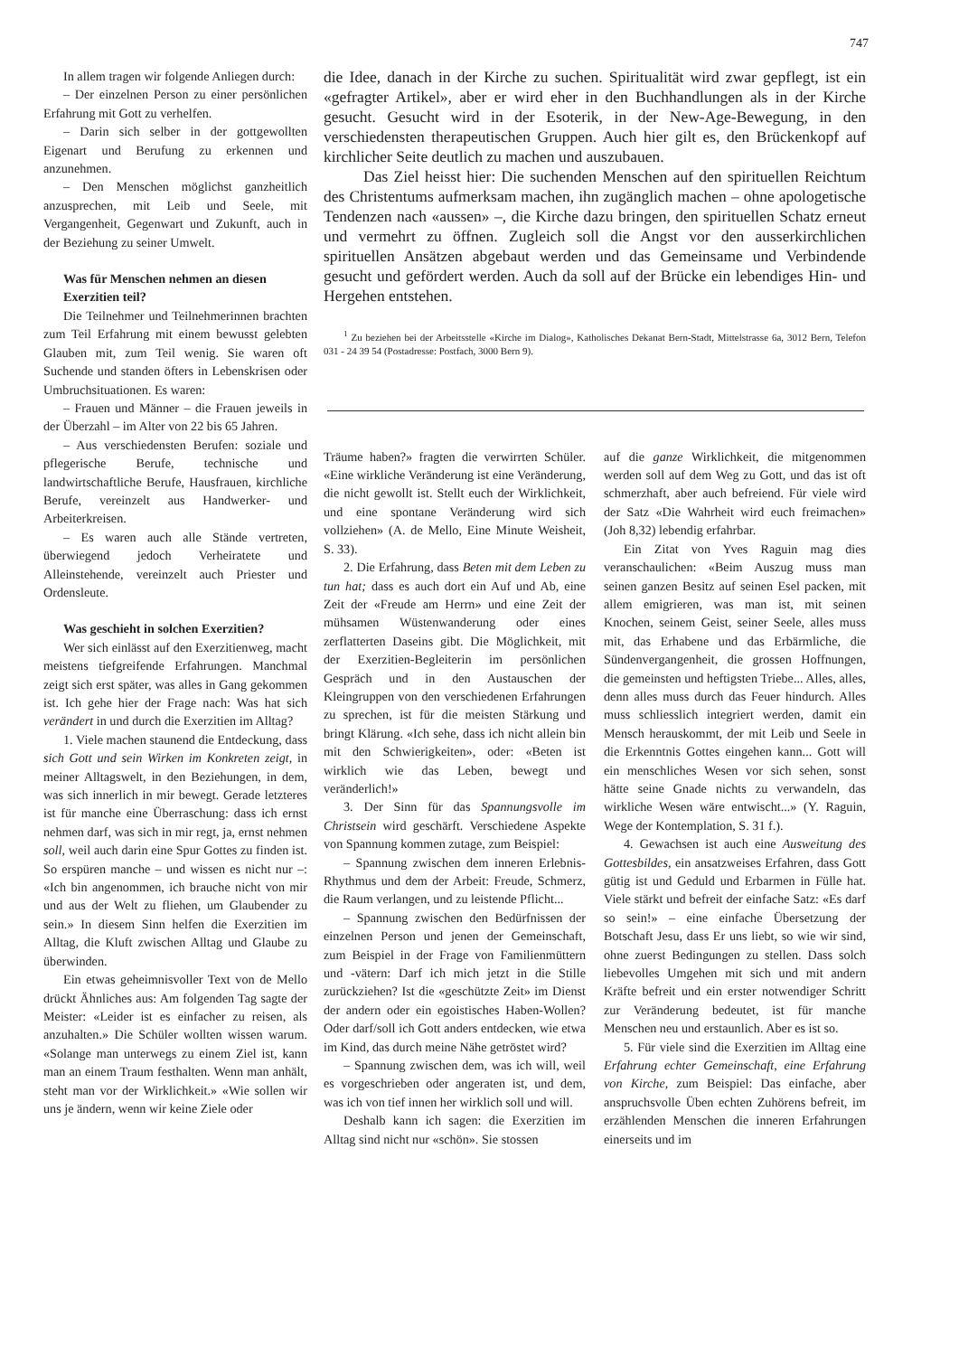747
In allem tragen wir folgende Anliegen durch:
– Der einzelnen Person zu einer persönlichen Erfahrung mit Gott zu verhelfen.
– Darin sich selber in der gottgewollten Eigenart und Berufung zu erkennen und anzunehmen.
– Den Menschen möglichst ganzheitlich anzusprechen, mit Leib und Seele, mit Vergangenheit, Gegenwart und Zukunft, auch in der Beziehung zu seiner Umwelt.
Was für Menschen nehmen an diesen Exerzitien teil?
Die Teilnehmer und Teilnehmerinnen brachten zum Teil Erfahrung mit einem bewusst gelebten Glauben mit, zum Teil wenig. Sie waren oft Suchende und standen öfters in Lebenskrisen oder Umbruchsituationen. Es waren:
– Frauen und Männer – die Frauen jeweils in der Überzahl – im Alter von 22 bis 65 Jahren.
– Aus verschiedensten Berufen: soziale und pflegerische Berufe, technische und landwirtschaftliche Berufe, Hausfrauen, kirchliche Berufe, vereinzelt aus Handwerker- und Arbeiterkreisen.
– Es waren auch alle Stände vertreten, überwiegend jedoch Verheiratete und Alleinstehende, vereinzelt auch Priester und Ordensleute.
Was geschieht in solchen Exerzitien?
Wer sich einlässt auf den Exerzitienweg, macht meistens tiefgreifende Erfahrungen. Manchmal zeigt sich erst später, was alles in Gang gekommen ist. Ich gehe hier der Frage nach: Was hat sich verändert in und durch die Exerzitien im Alltag?
1. Viele machen staunend die Entdeckung, dass sich Gott und sein Wirken im Konkreten zeigt, in meiner Alltagswelt, in den Beziehungen, in dem, was sich innerlich in mir bewegt. Gerade letzteres ist für manche eine Überraschung: dass ich ernst nehmen darf, was sich in mir regt, ja, ernst nehmen soll, weil auch darin eine Spur Gottes zu finden ist. So erspüren manche – und wissen es nicht nur –: «Ich bin angenommen, ich brauche nicht von mir und aus der Welt zu fliehen, um Glaubender zu sein.» In diesem Sinn helfen die Exerzitien im Alltag, die Kluft zwischen Alltag und Glaube zu überwinden.
Ein etwas geheimnisvoller Text von de Mello drückt Ähnliches aus: Am folgenden Tag sagte der Meister: «Leider ist es einfacher zu reisen, als anzuhalten.» Die Schüler wollten wissen warum. «Solange man unterwegs zu einem Ziel ist, kann man an einem Traum festhalten. Wenn man anhält, steht man vor der Wirklichkeit.» «Wie sollen wir uns je ändern, wenn wir keine Ziele oder
die Idee, danach in der Kirche zu suchen. Spiritualität wird zwar gepflegt, ist ein «gefragter Artikel», aber er wird eher in den Buchhandlungen als in der Kirche gesucht. Gesucht wird in der Esoterik, in der New-Age-Bewegung, in den verschiedensten therapeutischen Gruppen. Auch hier gilt es, den Brückenkopf auf kirchlicher Seite deutlich zu machen und auszubauen.
Das Ziel heisst hier: Die suchenden Menschen auf den spirituellen Reichtum des Christentums aufmerksam machen, ihn zugänglich machen – ohne apologetische Tendenzen nach «aussen» –, die Kirche dazu bringen, den spirituellen Schatz erneut und vermehrt zu öffnen. Zugleich soll die Angst vor den ausserkirchlichen spirituellen Ansätzen abgebaut werden und das Gemeinsame und Verbindende gesucht und gefördert werden. Auch da soll auf der Brücke ein lebendiges Hin- und Hergehen entstehen.
<sup>1</sup> Zu beziehen bei der Arbeitsstelle «Kirche im Dialog», Katholisches Dekanat Bern-Stadt, Mittelstrasse 6a, 3012 Bern, Telefon 031 - 24 39 54 (Postadresse: Postfach, 3000 Bern 9).
Träume haben?» fragten die verwirrten Schüler. «Eine wirkliche Veränderung ist eine Veränderung, die nicht gewollt ist. Stellt euch der Wirklichkeit, und eine spontane Veränderung wird sich vollziehen» (A. de Mello, Eine Minute Weisheit, S. 33).
2. Die Erfahrung, dass Beten mit dem Leben zu tun hat; dass es auch dort ein Auf und Ab, eine Zeit der «Freude am Herrn» und eine Zeit der mühsamen Wüstenwanderung oder eines zerflatterten Daseins gibt. Die Möglichkeit, mit der Exerzitien-Begleiterin im persönlichen Gespräch und in den Austauschen der Kleingruppen von den verschiedenen Erfahrungen zu sprechen, ist für die meisten Stärkung und bringt Klärung. «Ich sehe, dass ich nicht allein bin mit den Schwierigkeiten», oder: «Beten ist wirklich wie das Leben, bewegt und veränderlich!»
3. Der Sinn für das Spannungsvolle im Christsein wird geschärft. Verschiedene Aspekte von Spannung kommen zutage, zum Beispiel:
– Spannung zwischen dem inneren Erlebnis-Rhythmus und dem der Arbeit: Freude, Schmerz, die Raum verlangen, und zu leistende Pflicht...
– Spannung zwischen den Bedürfnissen der einzelnen Person und jenen der Gemeinschaft, zum Beispiel in der Frage von Familienmüttern und -vätern: Darf ich mich jetzt in die Stille zurückziehen? Ist die «geschützte Zeit» im Dienst der andern oder ein egoistisches Haben-Wollen? Oder darf/soll ich Gott anders entdecken, wie etwa im Kind, das durch meine Nähe getröstet wird?
– Spannung zwischen dem, was ich will, weil es vorgeschrieben oder angeraten ist, und dem, was ich von tief innen her wirklich soll und will.
Deshalb kann ich sagen: die Exerzitien im Alltag sind nicht nur «schön». Sie stossen
auf die ganze Wirklichkeit, die mitgenommen werden soll auf dem Weg zu Gott, und das ist oft schmerzhaft, aber auch befreiend. Für viele wird der Satz «Die Wahrheit wird euch freimachen» (Joh 8,32) lebendig erfahrbar.
Ein Zitat von Yves Raguin mag dies veranschaulichen: «Beim Auszug muss man seinen ganzen Besitz auf seinen Esel packen, mit allem emigrieren, was man ist, mit seinen Knochen, seinem Geist, seiner Seele, alles muss mit, das Erhabene und das Erbärmliche, die Sündenvergangenheit, die grossen Hoffnungen, die gemeinsten und heftigsten Triebe... Alles, alles, denn alles muss durch das Feuer hindurch. Alles muss schliesslich integriert werden, damit ein Mensch herauskommt, der mit Leib und Seele in die Erkenntnis Gottes eingehen kann... Gott will ein menschliches Wesen vor sich sehen, sonst hätte seine Gnade nichts zu verwandeln, das wirkliche Wesen wäre entwischt...» (Y. Raguin, Wege der Kontemplation, S. 31 f.).
4. Gewachsen ist auch eine Ausweitung des Gottesbildes, ein ansatzweises Erfahren, dass Gott gütig ist und Geduld und Erbarmen in Fülle hat. Viele stärkt und befreit der einfache Satz: «Es darf so sein!» – eine einfache Übersetzung der Botschaft Jesu, dass Er uns liebt, so wie wir sind, ohne zuerst Bedingungen zu stellen. Dass solch liebevolles Umgehen mit sich und mit andern Kräfte befreit und ein erster notwendiger Schritt zur Veränderung bedeutet, ist für manche Menschen neu und erstaunlich. Aber es ist so.
5. Für viele sind die Exerzitien im Alltag eine Erfahrung echter Gemeinschaft, eine Erfahrung von Kirche, zum Beispiel: Das einfache, aber anspruchsvolle Üben echten Zuhörens befreit, im erzählenden Menschen die inneren Erfahrungen einerseits und im